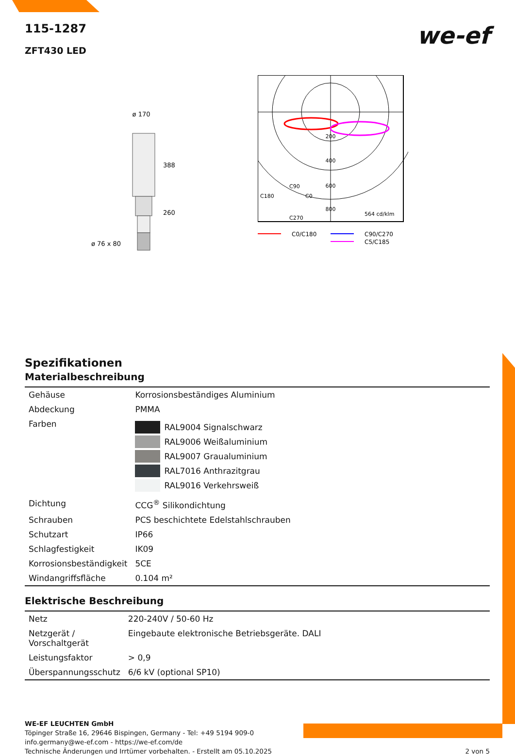we-ef
115-1287
ZFT430 LED
ø 170
388
260
ø 76 x 80
200
400
600
800
C180
C90
C0
C270
564 cd/klm
C0/C180
C90/C270
C5/C185
Spezifikationen
Materialbeschreibung
| Gehäuse | Korrosionsbeständiges Aluminium |
| Abdeckung | PMMA |
| Farben | RAL9004 Signalschwarz RAL9006 Weißaluminium RAL9007 Graualuminium RAL7016 Anthrazitgrau RAL9016 Verkehrsweiß |
| Dichtung | CCG<sup>®</sup> Silikondichtung |
| Schrauben | PCS beschichtete Edelstahlschrauben |
| Schutzart | IP66 |
| Schlagfestigkeit | IK09 |
| Korrosionsbeständigkeit | 5CE |
| Windangriffsfläche | 0.104 m² |
Elektrische Beschreibung
| Netz | 220-240V / 50-60 Hz |
| Netzgerät / Vorschaltgerät | Eingebaute elektronische Betriebsgeräte. DALI |
| Leistungsfaktor | > 0,9 |
| Überspannungsschutz | 6/6 kV (optional SP10) |
WE-EF LEUCHTEN GmbH
Töpinger Straße 16, 29646 Bispingen, Germany - Tel: +49 5194 909-0
info.germany@we-ef.com - https://we-ef.com/de
Technische Änderungen und Irrtümer vorbehalten. - Erstellt am 05.10.2025 2 von 5